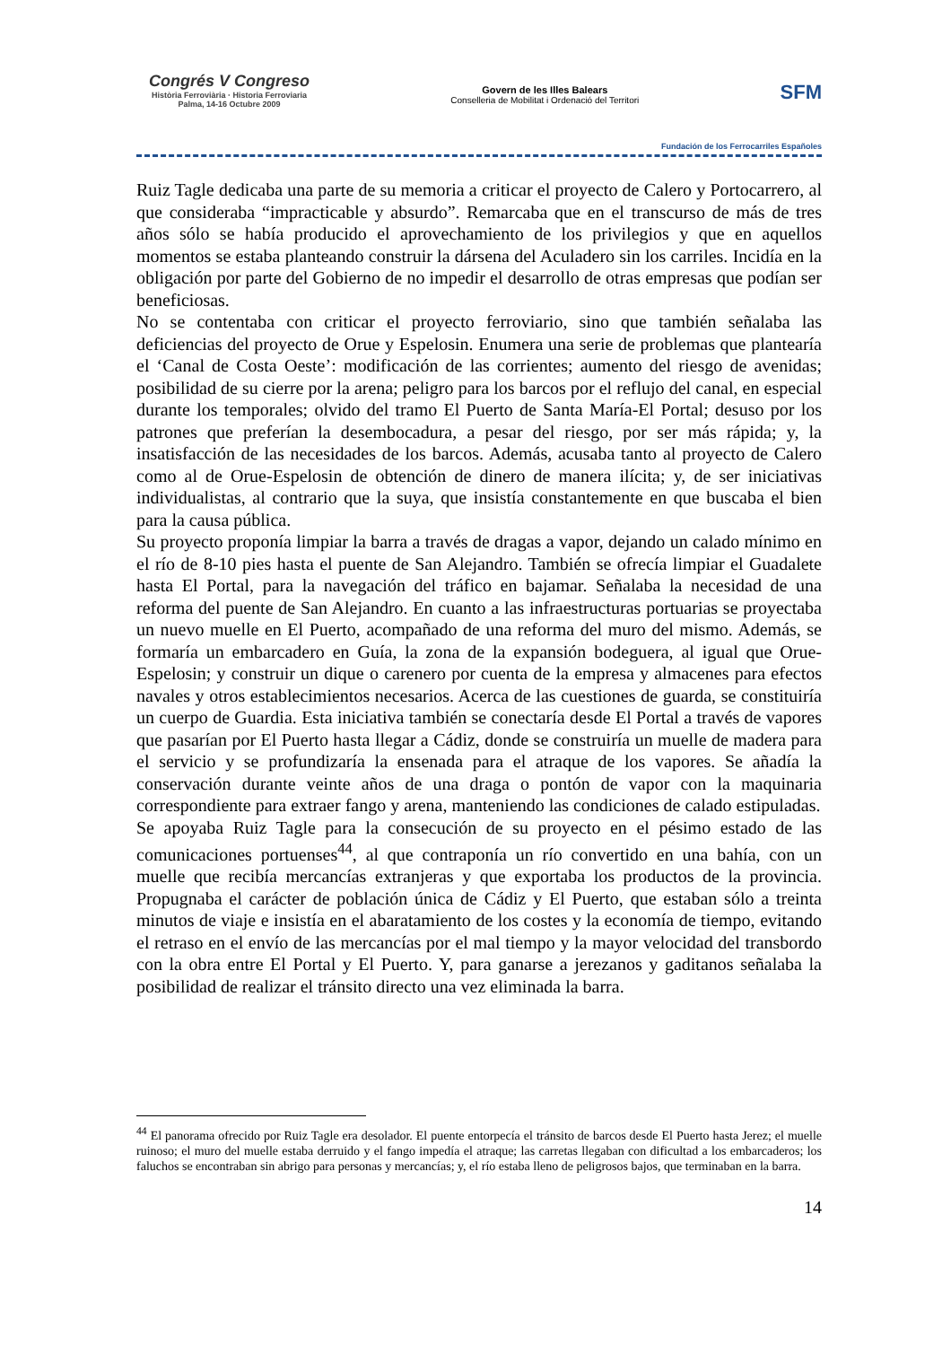Congrés V Congreso
Història Ferroviària · Historia Ferroviaria
Palma, 14-16 Octubre 2009
Govern de les Illes Balears
Conselleria de Mobilitat i Ordenació del Territori
SFM
Fundación de los Ferrocarriles Españoles
Ruiz Tagle dedicaba una parte de su memoria a criticar el proyecto de Calero y Portocarrero, al que consideraba “impracticable y absurdo”. Remarcaba que en el transcurso de más de tres años sólo se había producido el aprovechamiento de los privilegios y que en aquellos momentos se estaba planteando construir la dársena del Aculadero sin los carriles. Incidía en la obligación por parte del Gobierno de no impedir el desarrollo de otras empresas que podían ser beneficiosas.
No se contentaba con criticar el proyecto ferroviario, sino que también señalaba las deficiencias del proyecto de Orue y Espelosin. Enumera una serie de problemas que plantearía el ‘Canal de Costa Oeste’: modificación de las corrientes; aumento del riesgo de avenidas; posibilidad de su cierre por la arena; peligro para los barcos por el reflujo del canal, en especial durante los temporales; olvido del tramo El Puerto de Santa María-El Portal; desuso por los patrones que preferían la desembocadura, a pesar del riesgo, por ser más rápida; y, la insatisfacción de las necesidades de los barcos. Además, acusaba tanto al proyecto de Calero como al de Orue-Espelosin de obtención de dinero de manera ilícita; y, de ser iniciativas individualistas, al contrario que la suya, que insistía constantemente en que buscaba el bien para la causa pública.
Su proyecto proponía limpiar la barra a través de dragas a vapor, dejando un calado mínimo en el río de 8-10 pies hasta el puente de San Alejandro. También se ofrecía limpiar el Guadalete hasta El Portal, para la navegación del tráfico en bajamar. Señalaba la necesidad de una reforma del puente de San Alejandro. En cuanto a las infraestructuras portuarias se proyectaba un nuevo muelle en El Puerto, acompañado de una reforma del muro del mismo. Además, se formaría un embarcadero en Guía, la zona de la expansión bodeguera, al igual que Orue-Espelosin; y construir un dique o carenero por cuenta de la empresa y almacenes para efectos navales y otros establecimientos necesarios. Acerca de las cuestiones de guarda, se constituiría un cuerpo de Guardia. Esta iniciativa también se conectaría desde El Portal a través de vapores que pasarían por El Puerto hasta llegar a Cádiz, donde se construiría un muelle de madera para el servicio y se profundizaría la ensenada para el atraque de los vapores. Se añadía la conservación durante veinte años de una draga o pontón de vapor con la maquinaria correspondiente para extraer fango y arena, manteniendo las condiciones de calado estipuladas.
Se apoyaba Ruiz Tagle para la consecución de su proyecto en el pésimo estado de las comunicaciones portuenses<sup>44</sup>, al que contraponía un río convertido en una bahía, con un muelle que recibía mercancías extranjeras y que exportaba los productos de la provincia. Propugnaba el carácter de población única de Cádiz y El Puerto, que estaban sólo a treinta minutos de viaje e insistía en el abaratamiento de los costes y la economía de tiempo, evitando el retraso en el envío de las mercancías por el mal tiempo y la mayor velocidad del transbordo con la obra entre El Portal y El Puerto. Y, para ganarse a jerezanos y gaditanos señalaba la posibilidad de realizar el tránsito directo una vez eliminada la barra.
<sup>44</sup> El panorama ofrecido por Ruiz Tagle era desolador. El puente entorpecía el tránsito de barcos desde El Puerto hasta Jerez; el muelle ruinoso; el muro del muelle estaba derruido y el fango impedía el atraque; las carretas llegaban con dificultad a los embarcaderos; los faluchos se encontraban sin abrigo para personas y mercancías; y, el río estaba lleno de peligrosos bajos, que terminaban en la barra.
14